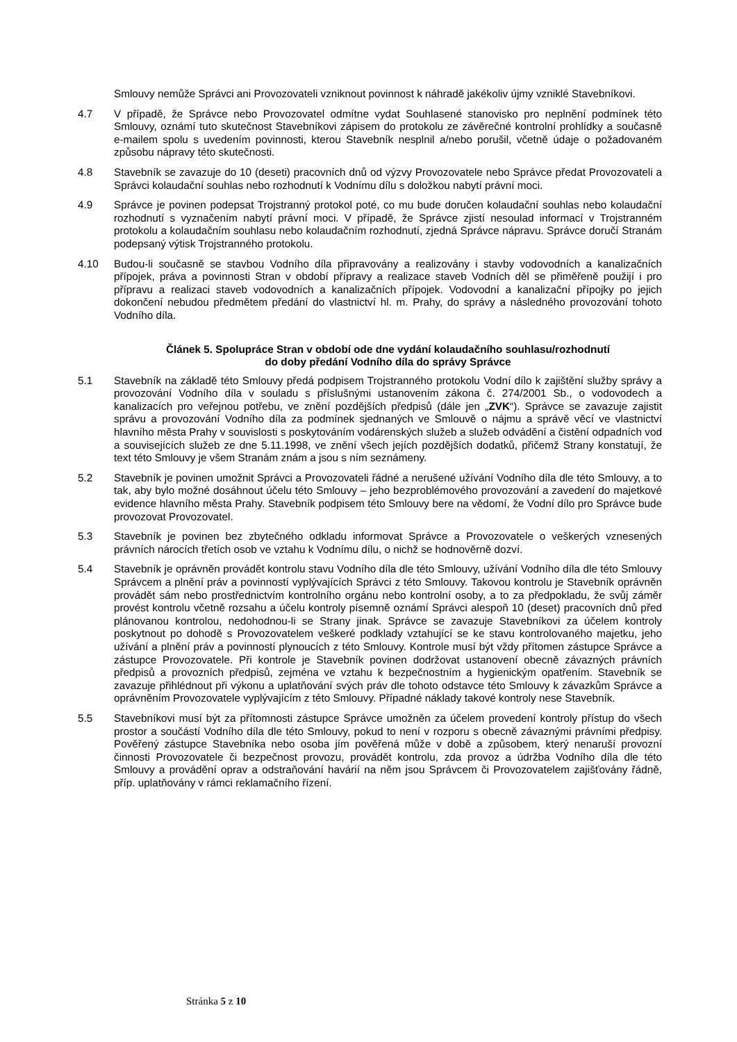Smlouvy nemůže Správci ani Provozovateli vzniknout povinnost k náhradě jakékoliv újmy vzniklé Stavebníkovi.
4.7 V případě, že Správce nebo Provozovatel odmítne vydat Souhlasené stanovisko pro neplnění podmínek této Smlouvy, oznámí tuto skutečnost Stavebníkovi zápisem do protokolu ze závěrečné kontrolní prohlídky a současně e-mailem spolu s uvedením povinnosti, kterou Stavebník nesplnil a/nebo porušil, včetně údaje o požadovaném způsobu nápravy této skutečnosti.
4.8 Stavebník se zavazuje do 10 (deseti) pracovních dnů od výzvy Provozovatele nebo Správce předat Provozovateli a Správci kolaudační souhlas nebo rozhodnutí k Vodnímu dílu s doložkou nabytí právní moci.
4.9 Správce je povinen podepsat Trojstranný protokol poté, co mu bude doručen kolaudační souhlas nebo kolaudační rozhodnutí s vyznačením nabytí právní moci. V případě, že Správce zjistí nesoulad informací v Trojstranném protokolu a kolaudačním souhlasu nebo kolaudačním rozhodnutí, zjedná Správce nápravu. Správce doručí Stranám podepsaný výtisk Trojstranného protokolu.
4.10 Budou-li současně se stavbou Vodního díla připravovány a realizovány i stavby vodovodních a kanalizačních přípojek, práva a povinnosti Stran v období přípravy a realizace staveb Vodních děl se přiměřeně použijí i pro přípravu a realizaci staveb vodovodních a kanalizačních přípojek. Vodovodní a kanalizační přípojky po jejich dokončení nebudou předmětem předání do vlastnictví hl. m. Prahy, do správy a následného provozování tohoto Vodního díla.
Článek 5. Spolupráce Stran v období ode dne vydání kolaudačního souhlasu/rozhodnutí
do doby předání Vodního díla do správy Správce
5.1 Stavebník na základě této Smlouvy předá podpisem Trojstranného protokolu Vodní dílo k zajištění služby správy a provozování Vodního díla v souladu s příslušnými ustanovením zákona č. 274/2001 Sb., o vodovodech a kanalizacích pro veřejnou potřebu, ve znění pozdějších předpisů (dále jen „ZVK“). Správce se zavazuje zajistit správu a provozování Vodního díla za podmínek sjednaných ve Smlouvě o nájmu a správě věcí ve vlastnictví hlavního města Prahy v souvislosti s poskytováním vodárenských služeb a služeb odvádění a čistění odpadních vod a souvisejících služeb ze dne 5.11.1998, ve znění všech jejích pozdějších dodatků, přičemž Strany konstatují, že text této Smlouvy je všem Stranám znám a jsou s ním seznámeny.
5.2 Stavebník je povinen umožnit Správci a Provozovateli řádné a nerušené užívání Vodního díla dle této Smlouvy, a to tak, aby bylo možné dosáhnout účelu této Smlouvy – jeho bezproblémového provozování a zavedení do majetkové evidence hlavního města Prahy. Stavebník podpisem této Smlouvy bere na vědomí, že Vodní dílo pro Správce bude provozovat Provozovatel.
5.3 Stavebník je povinen bez zbytečného odkladu informovat Správce a Provozovatele o veškerých vznesených právních nárocích třetích osob ve vztahu k Vodnímu dílu, o nichž se hodnověrně dozví.
5.4 Stavebník je oprávněn provádět kontrolu stavu Vodního díla dle této Smlouvy, užívání Vodního díla dle této Smlouvy Správcem a plnění práv a povinností vyplývajících Správci z této Smlouvy. Takovou kontrolu je Stavebník oprávněn provádět sám nebo prostřednictvím kontrolního orgánu nebo kontrolní osoby, a to za předpokladu, že svůj záměr provést kontrolu včetně rozsahu a účelu kontroly písemně oznámí Správci alespoň 10 (deset) pracovních dnů před plánovanou kontrolou, nedohodnou-li se Strany jinak. Správce se zavazuje Stavebníkovi za účelem kontroly poskytnout po dohodě s Provozovatelem veškeré podklady vztahující se ke stavu kontrolovaného majetku, jeho užívání a plnění práv a povinností plynoucích z této Smlouvy. Kontrole musí být vždy přítomen zástupce Správce a zástupce Provozovatele. Při kontrole je Stavebník povinen dodržovat ustanovení obecně závazných právních předpisů a provozních předpisů, zejména ve vztahu k bezpečnostním a hygienickým opatřením. Stavebník se zavazuje přihlédnout při výkonu a uplatňování svých práv dle tohoto odstavce této Smlouvy k závazkům Správce a oprávněním Provozovatele vyplývajícím z této Smlouvy. Případné náklady takové kontroly nese Stavebník.
5.5 Stavebníkovi musí být za přítomnosti zástupce Správce umožněn za účelem provedení kontroly přístup do všech prostor a součástí Vodního díla dle této Smlouvy, pokud to není v rozporu s obecně závaznými právními předpisy. Pověřený zástupce Stavebníka nebo osoba jím pověřená může v době a způsobem, který nenaruší provozní činnosti Provozovatele či bezpečnost provozu, provádět kontrolu, zda provoz a údržba Vodního díla dle této Smlouvy a provádění oprav a odstraňování havárií na něm jsou Správcem či Provozovatelem zajišťovány řádně, příp. uplatňovány v rámci reklamačního řízení.
Stránka 5 z 10